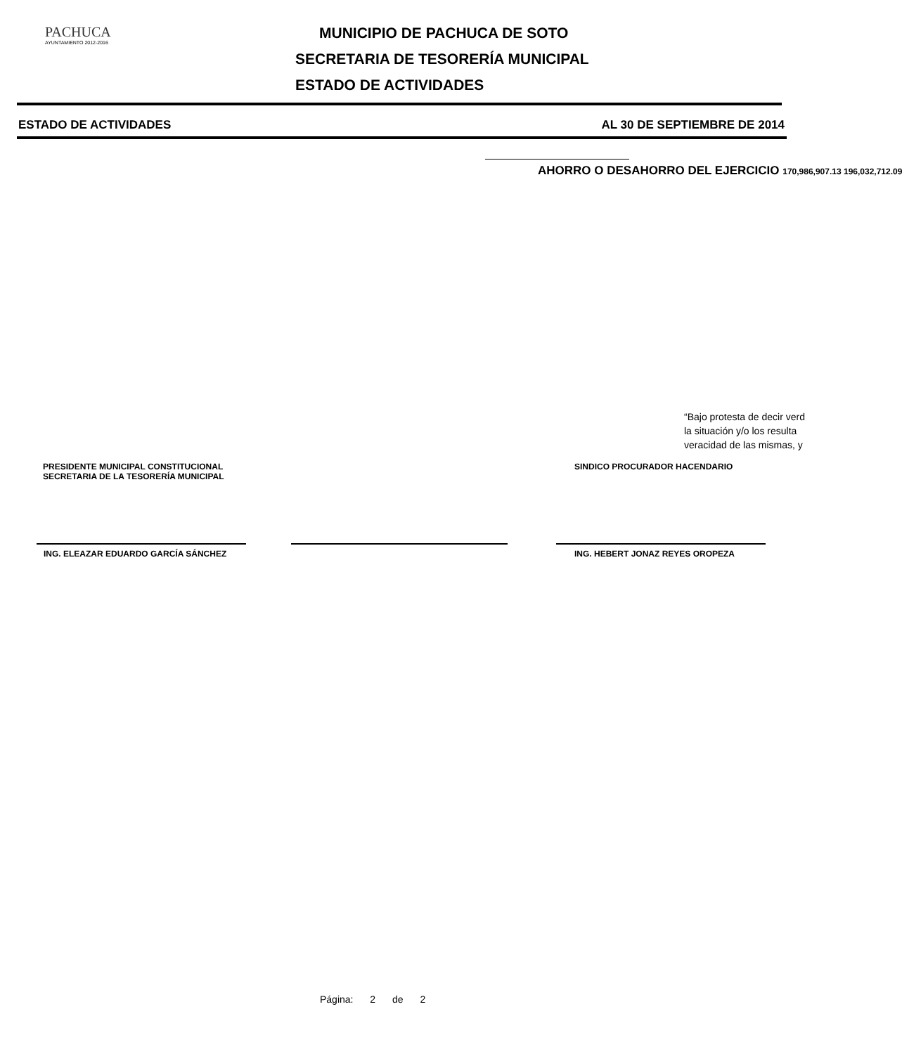PACHUCA
AYUNTAMIENTO 2012-2016
MUNICIPIO DE PACHUCA DE SOTO
SECRETARIA DE TESORERÍA MUNICIPAL
ESTADO DE ACTIVIDADES
ESTADO DE ACTIVIDADES AL 30 DE SEPTIEMBRE DE 2014
AHORRO O DESAHORRO DEL EJERCICIO 170,986,907.13 196,032,712.09
“Bajo protesta de decir verd
la situación y/o los resulta
veracidad de las mismas, y
PRESIDENTE MUNICIPAL CONSTITUCIONAL
SECRETARIA DE LA TESORERÍA MUNICIPAL
SINDICO PROCURADOR HACENDARIO
ING. ELEAZAR EDUARDO GARCÍA SÁNCHEZ ING. HEBERT JONAZ REYES OROPEZA
Página: 2 de 2